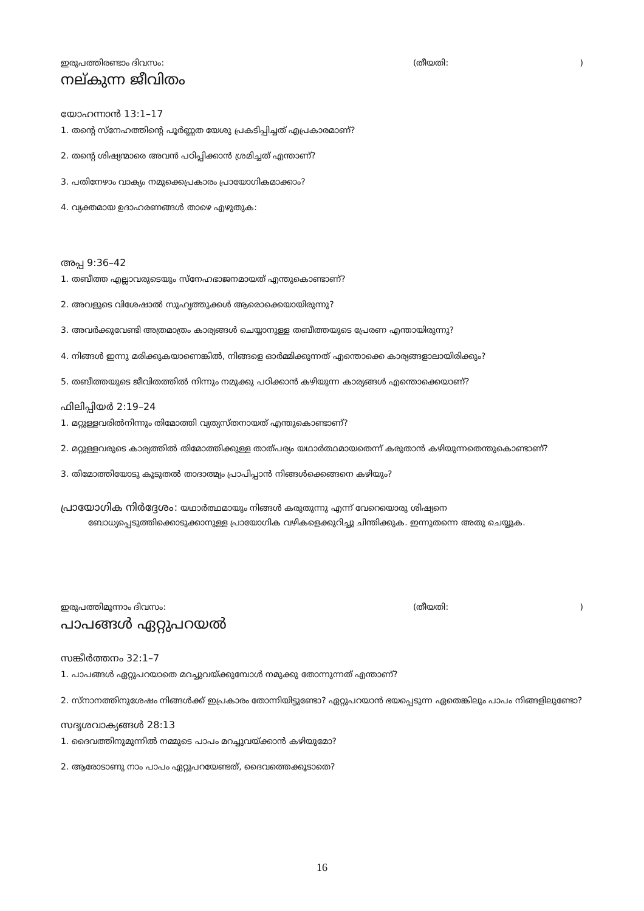ഇരുപത്തിരണ്ടാം ദിവസം: (തീയതി:)
നല്കുന്ന ജീവിതം
യോഹന്നാൻ 13:1–17
1. തന്റെ സ്നേഹത്തിന്റെ പൂർണ്ണത യേശു പ്രകടിപ്പിച്ചത് എപ്രകാരമാണ്?
2. തന്റെ ശിഷ്യന്മാരെ അവൻ പഠിപ്പിക്കാൻ ശ്രമിച്ചത് എന്താണ്?
3. പതിനേഴാം വാക്യം നമുക്കെപ്രകാരം പ്രായോഗികമാക്കാം?
4. വ്യക്തമായ ഉദാഹരണങ്ങൾ താഴെ എഴുതുക:
അപ്പ 9:36–42
1. തബീത്ത എല്ലാവരുടെയും സ്നേഹഭാജനമായത് എന്തുകൊണ്ടാണ്?
2. അവളുടെ വിശേഷാൽ സുഹൃത്തുക്കൾ ആരൊക്കെയായിരുന്നു?
3. അവർക്കുവേണ്ടി അത്രമാത്രം കാര്യങ്ങൾ ചെയ്യാനുള്ള തബീത്തയുടെ പ്രേരണ എന്തായിരുന്നു?
4. നിങ്ങൾ ഇന്നു മരിക്കുകയാണെങ്കിൽ, നിങ്ങളെ ഓർമ്മിക്കുന്നത് എന്തൊക്കെ കാര്യങ്ങളാലായിരിക്കും?
5. തബീത്തയുടെ ജീവിതത്തിൽ നിന്നും നമുക്കു പഠിക്കാൻ കഴിയുന്ന കാര്യങ്ങൾ എന്തൊക്കെയാണ്?
ഫിലിപ്പിയർ 2:19–24
1. മറ്റുള്ളവരിൽനിന്നും തിമോത്തി വ്യത്യസ്തനായത് എന്തുകൊണ്ടാണ്?
2. മറ്റുള്ളവരുടെ കാര്യത്തിൽ തിമോത്തിക്കുള്ള താത്പര്യം യഥാർത്ഥമായതെന്ന് കരുതാൻ കഴിയുന്നതെന്തുകൊണ്ടാണ്?
3. തിമോത്തിയോടു കൂടുതൽ താദാത്മ്യം പ്രാപിപ്പാൻ നിങ്ങൾക്കെങ്ങനെ കഴിയും?
പ്രായോഗിക നിർദ്ദേശം: യഥാർത്ഥമായും നിങ്ങൾ കരുതുന്നു എന്ന് വേറെയൊരു ശിഷ്യനെ ബോധ്യപ്പെടുത്തിക്കൊടുക്കാനുള്ള പ്രായോഗിക വഴികളെക്കുറിച്ചു ചിന്തിക്കുക. ഇന്നുതന്നെ അതു ചെയ്യുക.
ഇരുപത്തിമൂന്നാം ദിവസം: (തീയതി:)
പാപങ്ങൾ ഏറ്റുപറയൽ
സങ്കീർത്തനം 32:1–7
1. പാപങ്ങൾ ഏറ്റുപറയാതെ മറച്ചുവയ്ക്കുമ്പോൾ നമുക്കു തോന്നുന്നത് എന്താണ്?
2. സ്നാനത്തിനുശേഷം നിങ്ങൾക്ക് ഇപ്രകാരം തോന്നിയിട്ടുണ്ടോ? ഏറ്റുപറയാൻ ഭയപ്പെടുന്ന ഏതെങ്കിലും പാപം നിങ്ങളിലുണ്ടോ?
സദൃശവാക്യങ്ങൾ 28:13
1. ദൈവത്തിനുമുന്നിൽ നമ്മുടെ പാപം മറച്ചുവയ്ക്കാൻ കഴിയുമോ?
2. ആരോടാണു നാം പാപം ഏറ്റുപറയേണ്ടത്, ദൈവത്തെക്കൂടാതെ?
16